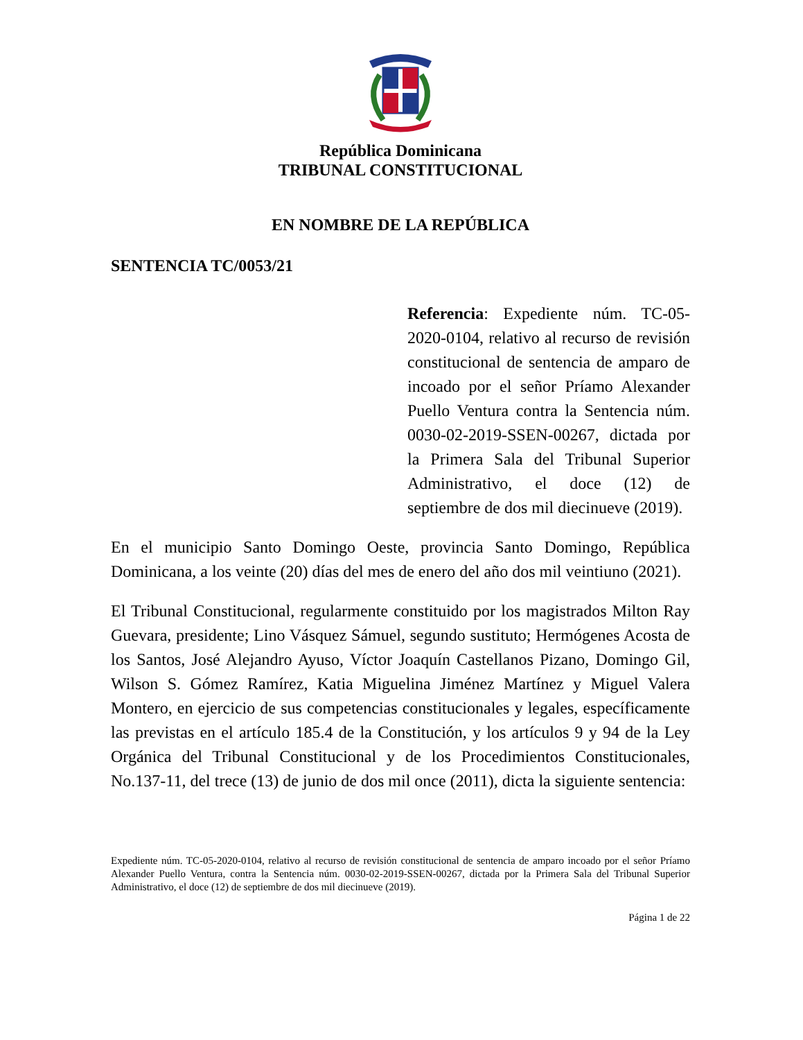República Dominicana
TRIBUNAL CONSTITUCIONAL
EN NOMBRE DE LA REPÚBLICA
SENTENCIA TC/0053/21
Referencia: Expediente núm. TC-05-2020-0104, relativo al recurso de revisión constitucional de sentencia de amparo de incoado por el señor Príamo Alexander Puello Ventura contra la Sentencia núm. 0030-02-2019-SSEN-00267, dictada por la Primera Sala del Tribunal Superior Administrativo, el doce (12) de septiembre de dos mil diecinueve (2019).
En el municipio Santo Domingo Oeste, provincia Santo Domingo, República Dominicana, a los veinte (20) días del mes de enero del año dos mil veintiuno (2021).
El Tribunal Constitucional, regularmente constituido por los magistrados Milton Ray Guevara, presidente; Lino Vásquez Sámuel, segundo sustituto; Hermógenes Acosta de los Santos, José Alejandro Ayuso, Víctor Joaquín Castellanos Pizano, Domingo Gil, Wilson S. Gómez Ramírez, Katia Miguelina Jiménez Martínez y Miguel Valera Montero, en ejercicio de sus competencias constitucionales y legales, específicamente las previstas en el artículo 185.4 de la Constitución, y los artículos 9 y 94 de la Ley Orgánica del Tribunal Constitucional y de los Procedimientos Constitucionales, No.137-11, del trece (13) de junio de dos mil once (2011), dicta la siguiente sentencia:
Expediente núm. TC-05-2020-0104, relativo al recurso de revisión constitucional de sentencia de amparo incoado por el señor Príamo Alexander Puello Ventura, contra la Sentencia núm. 0030-02-2019-SSEN-00267, dictada por la Primera Sala del Tribunal Superior Administrativo, el doce (12) de septiembre de dos mil diecinueve (2019).
Página 1 de 22